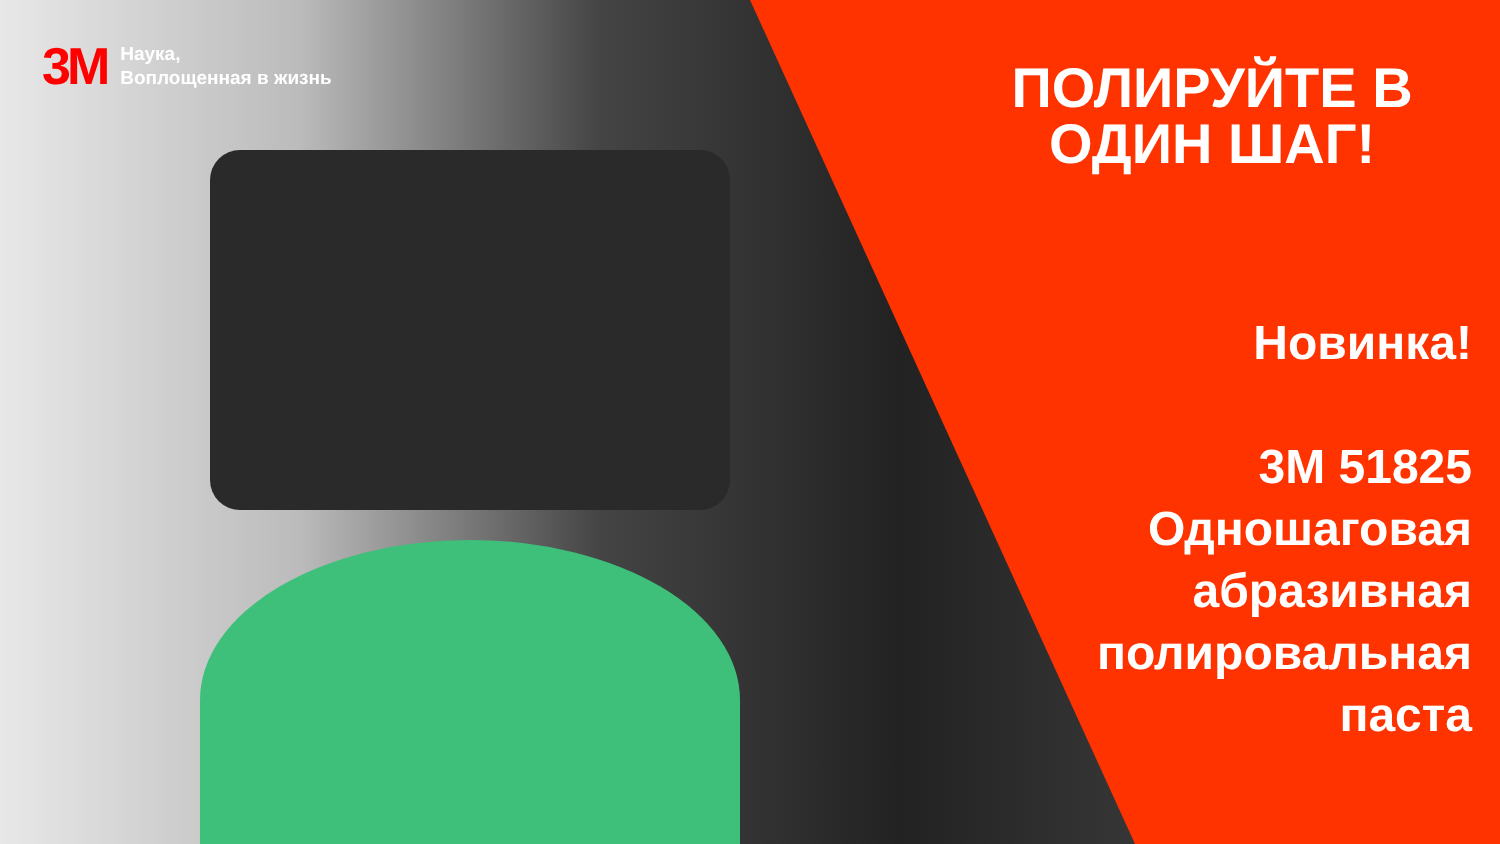3M
Наука,
Воплощенная в жизнь
ПОЛИРУЙТЕ В ОДИН ШАГ!
Новинка!
3M 51825
Одношаговая
абразивная
полировальная
паста